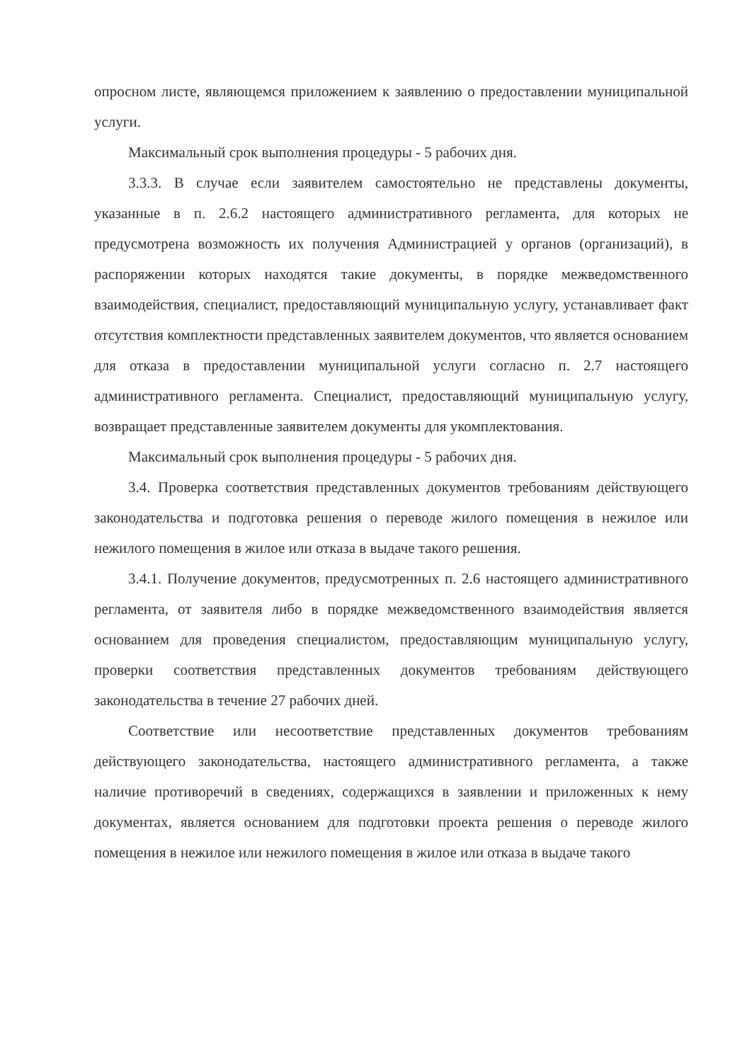опросном листе, являющемся приложением к заявлению о предоставлении муниципальной услуги.
Максимальный срок выполнения процедуры - 5 рабочих дня.
3.3.3. В случае если заявителем самостоятельно не представлены документы, указанные в п. 2.6.2 настоящего административного регламента, для которых не предусмотрена возможность их получения Администрацией у органов (организаций), в распоряжении которых находятся такие документы, в порядке межведомственного взаимодействия, специалист, предоставляющий муниципальную услугу, устанавливает факт отсутствия комплектности представленных заявителем документов, что является основанием для отказа в предоставлении муниципальной услуги согласно п. 2.7 настоящего административного регламента. Специалист, предоставляющий муниципальную услугу, возвращает представленные заявителем документы для укомплектования.
Максимальный срок выполнения процедуры - 5 рабочих дня.
3.4. Проверка соответствия представленных документов требованиям действующего законодательства и подготовка решения о переводе жилого помещения в нежилое или нежилого помещения в жилое или отказа в выдаче такого решения.
3.4.1. Получение документов, предусмотренных п. 2.6 настоящего административного регламента, от заявителя либо в порядке межведомственного взаимодействия является основанием для проведения специалистом, предоставляющим муниципальную услугу, проверки соответствия представленных документов требованиям действующего законодательства в течение 27 рабочих дней.
Соответствие или несоответствие представленных документов требованиям действующего законодательства, настоящего административного регламента, а также наличие противоречий в сведениях, содержащихся в заявлении и приложенных к нему документах, является основанием для подготовки проекта решения о переводе жилого помещения в нежилое или нежилого помещения в жилое или отказа в выдаче такого